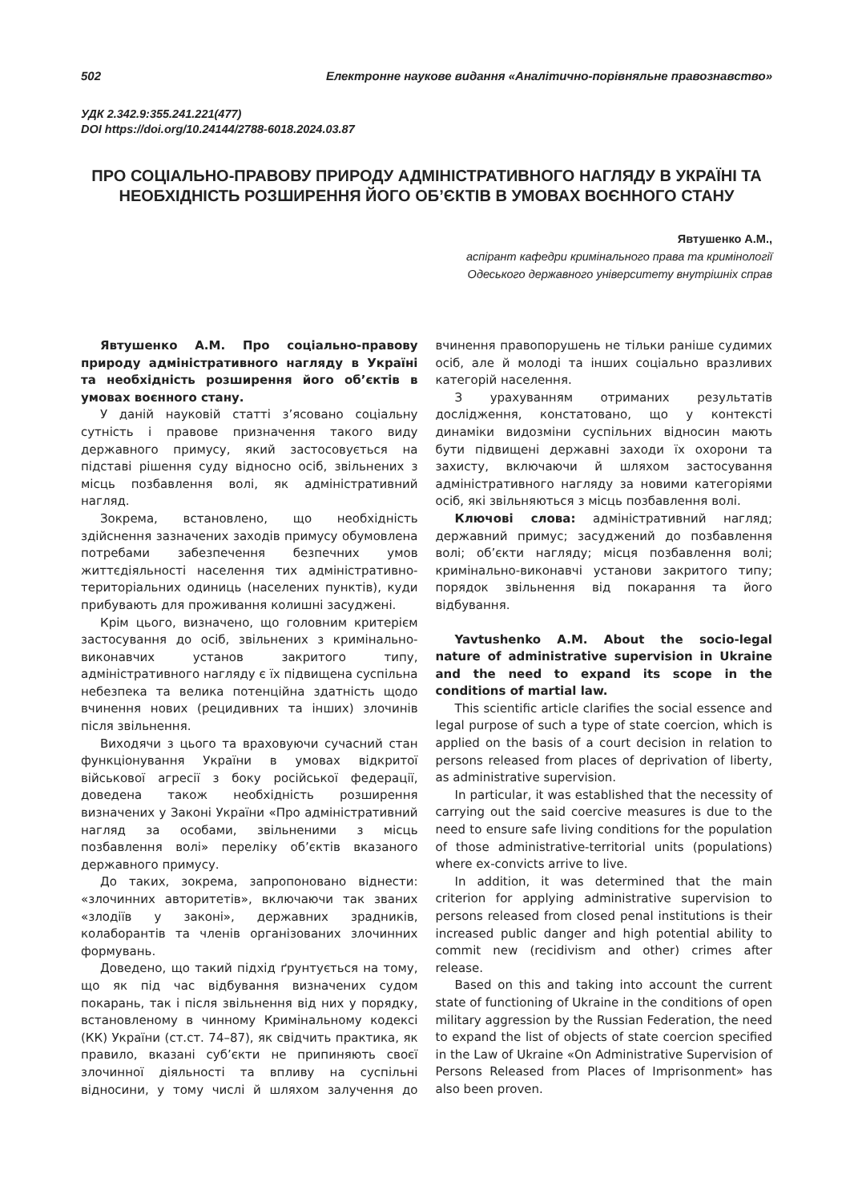502 Електронне наукове видання «Аналітично-порівняльне правознавство»
УДК 2.342.9:355.241.221(477)
DOI https://doi.org/10.24144/2788-6018.2024.03.87
ПРО СОЦІАЛЬНО-ПРАВОВУ ПРИРОДУ АДМІНІСТРАТИВНОГО НАГЛЯДУ В УКРАЇНІ ТА НЕОБХІДНІСТЬ РОЗШИРЕННЯ ЙОГО ОБ’ЄКТІВ В УМОВАХ ВОЄННОГО СТАНУ
Явтушенко А.М.,
аспірант кафедри кримінального права та кримінології
Одеського державного університету внутрішніх справ
Явтушенко А.М. Про соціально-правову природу адміністративного нагляду в Україні та необхідність розширення його об’єктів в умовах воєнного стану.
У даній науковій статті з’ясовано соціальну сутність і правове призначення такого виду державного примусу, який застосовується на підставі рішення суду відносно осіб, звільнених з місць позбавлення волі, як адміністративний нагляд.
Зокрема, встановлено, що необхідність здійснення зазначених заходів примусу обумовлена потребами забезпечення безпечних умов життєдіяльності населення тих адміністративно-територіальних одиниць (населених пунктів), куди прибувають для проживання колишні засуджені.
Крім цього, визначено, що головним критерієм застосування до осіб, звільнених з кримінально-виконавчих установ закритого типу, адміністративного нагляду є їх підвищена суспільна небезпека та велика потенційна здатність щодо вчинення нових (рецидивних та інших) злочинів після звільнення.
Виходячи з цього та враховуючи сучасний стан функціонування України в умовах відкритої військової агресії з боку російської федерації, доведена також необхідність розширення визначених у Законі України «Про адміністративний нагляд за особами, звільненими з місць позбавлення волі» переліку об’єктів вказаного державного примусу.
До таких, зокрема, запропоновано віднести: «злочинних авторитетів», включаючи так званих «злодіїв у законі», державних зрадників, колаборантів та членів організованих злочинних формувань.
Доведено, що такий підхід ґрунтується на тому, що як під час відбування визначених судом покарань, так і після звільнення від них у порядку, встановленому в чинному Кримінальному кодексі (КК) України (ст.ст. 74–87), як свідчить практика, як правило, вказані суб’єкти не припиняють своєї злочинної діяльності та впливу на суспільні відносини, у тому числі й шляхом залучення до вчинення правопорушень не тільки раніше судимих осіб, але й молоді та інших соціально вразливих категорій населення.
З урахуванням отриманих результатів дослідження, констатовано, що у контексті динаміки видозміни суспільних відносин мають бути підвищені державні заходи їх охорони та захисту, включаючи й шляхом застосування адміністративного нагляду за новими категоріями осіб, які звільняються з місць позбавлення волі.
Ключові слова: адміністративний нагляд; державний примус; засуджений до позбавлення волі; об’єкти нагляду; місця позбавлення волі; кримінально-виконавчі установи закритого типу; порядок звільнення від покарання та його відбування.
Yavtushenko A.M. About the socio-legal nature of administrative supervision in Ukraine and the need to expand its scope in the conditions of martial law.
This scientific article clarifies the social essence and legal purpose of such a type of state coercion, which is applied on the basis of a court decision in relation to persons released from places of deprivation of liberty, as administrative supervision.
In particular, it was established that the necessity of carrying out the said coercive measures is due to the need to ensure safe living conditions for the population of those administrative-territorial units (populations) where ex-convicts arrive to live.
In addition, it was determined that the main criterion for applying administrative supervision to persons released from closed penal institutions is their increased public danger and high potential ability to commit new (recidivism and other) crimes after release.
Based on this and taking into account the current state of functioning of Ukraine in the conditions of open military aggression by the Russian Federation, the need to expand the list of objects of state coercion specified in the Law of Ukraine «On Administrative Supervision of Persons Released from Places of Imprisonment» has also been proven.